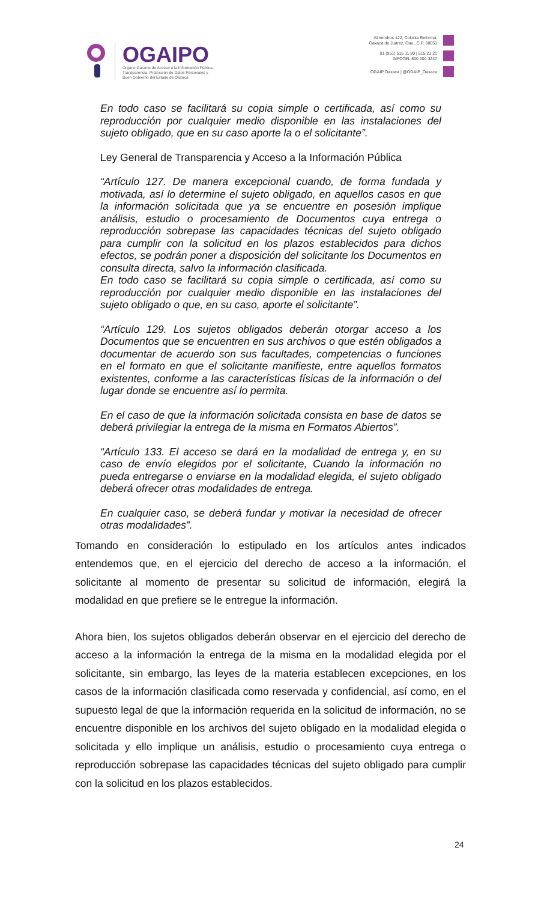OGAIPO
Órgano Garante de Acceso a la Información Pública,
Transparencia, Protección de Datos Personales y
Buen Gobierno del Estado de Oaxaca
Almendros 122, Colonia Reforma,
Oaxaca de Juárez, Oax., C.P. 68050
01 (951) 515 11 90 | 515 23 21
INFOTEL 800 004 3247
OGAIP Oaxaca | @OGAIP_Oaxaca
En todo caso se facilitará su copia simple o certificada, así como su reproducción por cualquier medio disponible en las instalaciones del sujeto obligado, que en su caso aporte la o el solicitante”.
Ley General de Transparencia y Acceso a la Información Pública
“Artículo 127. De manera excepcional cuando, de forma fundada y motivada, así lo determine el sujeto obligado, en aquellos casos en que la información solicitada que ya se encuentre en posesión implique análisis, estudio o procesamiento de Documentos cuya entrega o reproducción sobrepase las capacidades técnicas del sujeto obligado para cumplir con la solicitud en los plazos establecidos para dichos efectos, se podrán poner a disposición del solicitante los Documentos en consulta directa, salvo la información clasificada.
En todo caso se facilitará su copia simple o certificada, así como su reproducción por cualquier medio disponible en las instalaciones del sujeto obligado o que, en su caso, aporte el solicitante”.
“Artículo 129. Los sujetos obligados deberán otorgar acceso a los Documentos que se encuentren en sus archivos o que estén obligados a documentar de acuerdo son sus facultades, competencias o funciones en el formato en que el solicitante manifieste, entre aquellos formatos existentes, conforme a las características físicas de la información o del lugar donde se encuentre así lo permita.
En el caso de que la información solicitada consista en base de datos se deberá privilegiar la entrega de la misma en Formatos Abiertos”.
“Artículo 133. El acceso se dará en la modalidad de entrega y, en su caso de envío elegidos por el solicitante, Cuando la información no pueda entregarse o enviarse en la modalidad elegida, el sujeto obligado deberá ofrecer otras modalidades de entrega.
En cualquier caso, se deberá fundar y motivar la necesidad de ofrecer otras modalidades”.
Tomando en consideración lo estipulado en los artículos antes indicados entendemos que, en el ejercicio del derecho de acceso a la información, el solicitante al momento de presentar su solicitud de información, elegirá la modalidad en que prefiere se le entregue la información.
Ahora bien, los sujetos obligados deberán observar en el ejercicio del derecho de acceso a la información la entrega de la misma en la modalidad elegida por el solicitante, sin embargo, las leyes de la materia establecen excepciones, en los casos de la información clasificada como reservada y confidencial, así como, en el supuesto legal de que la información requerida en la solicitud de información, no se encuentre disponible en los archivos del sujeto obligado en la modalidad elegida o solicitada y ello implique un análisis, estudio o procesamiento cuya entrega o reproducción sobrepase las capacidades técnicas del sujeto obligado para cumplir con la solicitud en los plazos establecidos.
24